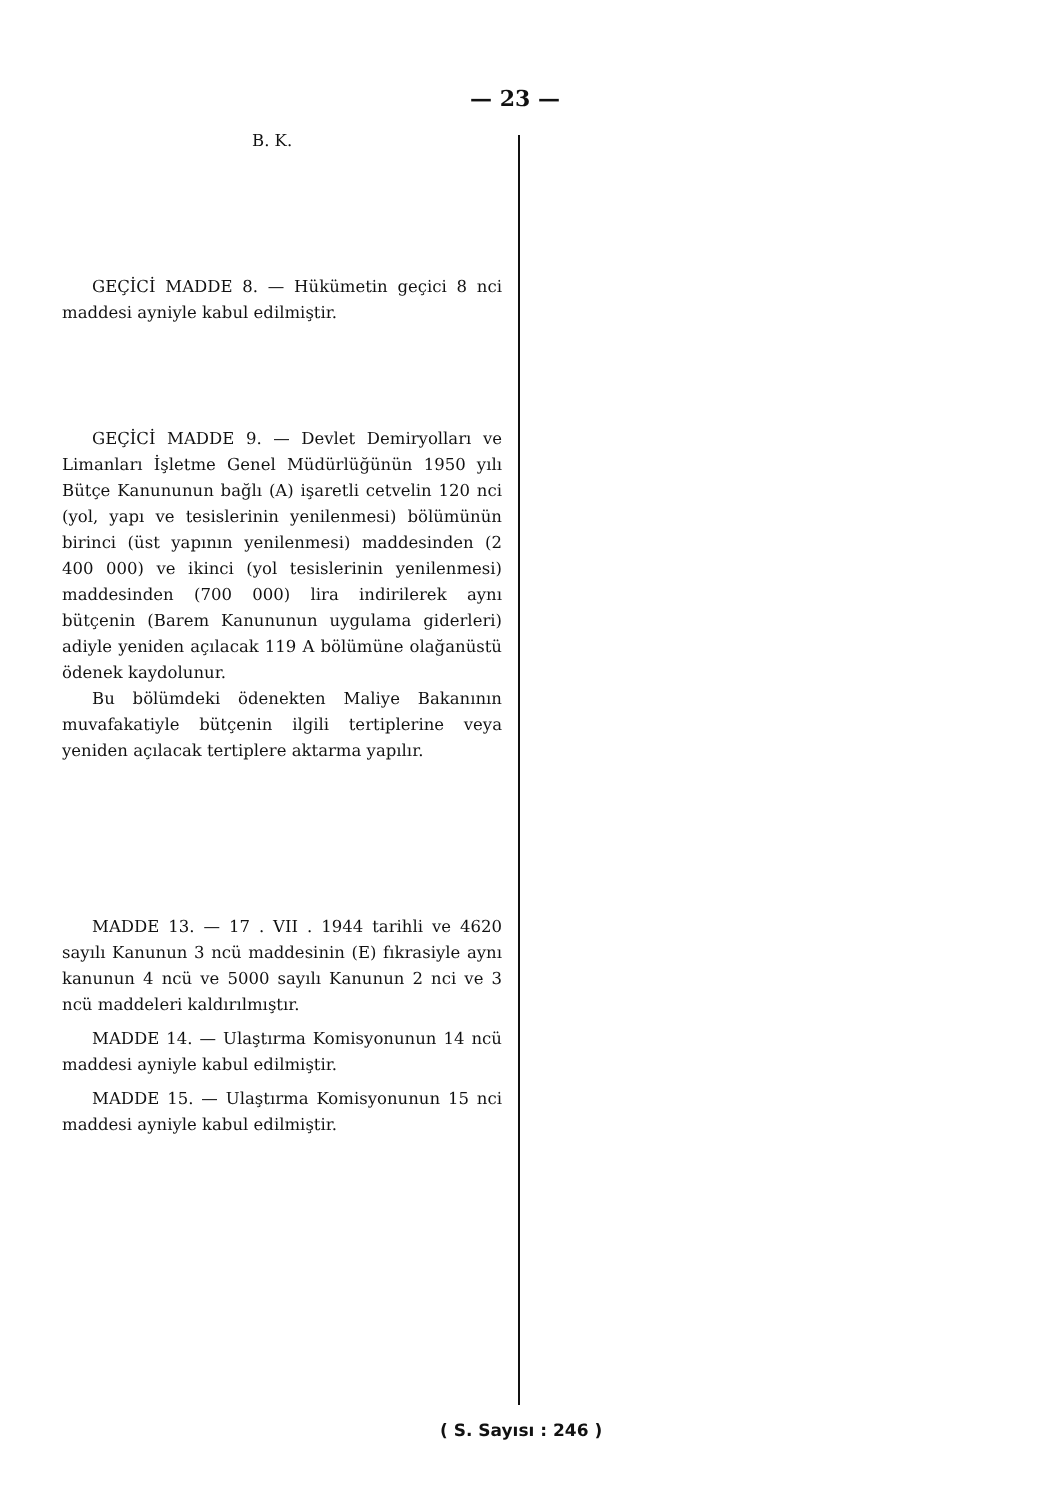— 23 —
B. K.
GEÇİCİ MADDE 8. — Hükümetin geçici 8 nci maddesi ayniyle kabul edilmiştir.
GEÇİCİ MADDE 9. — Devlet Demiryolları ve Limanları İşletme Genel Müdürlüğünün 1950 yılı Bütçe Kanununun bağlı (A) işaretli cetvelin 120 nci (yol, yapı ve tesislerinin yenilenmesi) bölümünün birinci (üst yapının yenilenmesi) maddesinden (2 400 000) ve ikinci (yol tesislerinin yenilenmesi) maddesinden (700 000) lira indirilerek aynı bütçenin (Barem Kanununun uygulama giderleri) adiyle yeniden açılacak 119 A bölümüne olağanüstü ödenek kaydolunur.
Bu bölümdeki ödenekten Maliye Bakanının muvafakatiyle bütçenin ilgili tertiplerine veya yeniden açılacak tertiplere aktarma yapılır.
MADDE 13. — 17 . VII . 1944 tarihli ve 4620 sayılı Kanunun 3 ncü maddesinin (E) fıkrasiyle aynı kanunun 4 ncü ve 5000 sayılı Kanunun 2 nci ve 3 ncü maddeleri kaldırılmıştır.
MADDE 14. — Ulaştırma Komisyonunun 14 ncü maddesi ayniyle kabul edilmiştir.
MADDE 15. — Ulaştırma Komisyonunun 15 nci maddesi ayniyle kabul edilmiştir.
( S. Sayısı : 246 )